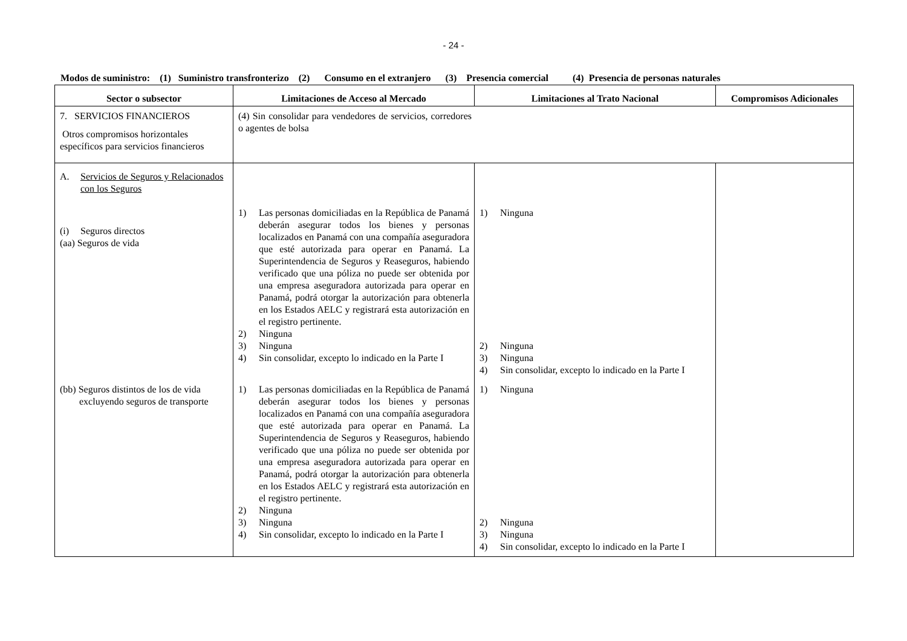- 24 -
Modos de suministro: (1) Suministro transfronterizo (2) Consumo en el extranjero (3) Presencia comercial (4) Presencia de personas naturales
| Sector o subsector | Limitaciones de Acceso al Mercado | Limitaciones al Trato Nacional | Compromisos Adicionales |
| --- | --- | --- | --- |
| 7. SERVICIOS FINANCIEROS Otros compromisos horizontales específicos para servicios financieros | (4) Sin consolidar para vendedores de servicios, corredores o agentes de bolsa | | |
| A. Servicios de Seguros y Relacionados con los Seguros (i) Seguros directos (aa) Seguros de vida | 1) Las personas domiciliadas en la República de Panamá deberán asegurar todos los bienes y personas localizados en Panamá con una compañía aseguradora que esté autorizada para operar en Panamá. La Superintendencia de Seguros y Reaseguros, habiendo verificado que una póliza no puede ser obtenida por una empresa aseguradora autorizada para operar en Panamá, podrá otorgar la autorización para obtenerla en los Estados AELC y registrará esta autorización en el registro pertinente. 2) Ninguna 3) Ninguna 4) Sin consolidar, excepto lo indicado en la Parte I | 1) Ninguna 2) Ninguna 3) Ninguna 4) Sin consolidar, excepto lo indicado en la Parte I | |
| (bb) Seguros distintos de los de vida excluyendo seguros de transporte | 1) Las personas domiciliadas en la República de Panamá deberán asegurar todos los bienes y personas localizados en Panamá con una compañía aseguradora que esté autorizada para operar en Panamá. La Superintendencia de Seguros y Reaseguros, habiendo verificado que una póliza no puede ser obtenida por una empresa aseguradora autorizada para operar en Panamá, podrá otorgar la autorización para obtenerla en los Estados AELC y registrará esta autorización en el registro pertinente. 2) Ninguna 3) Ninguna 4) Sin consolidar, excepto lo indicado en la Parte I | 1) Ninguna 2) Ninguna 3) Ninguna 4) Sin consolidar, excepto lo indicado en la Parte I | |